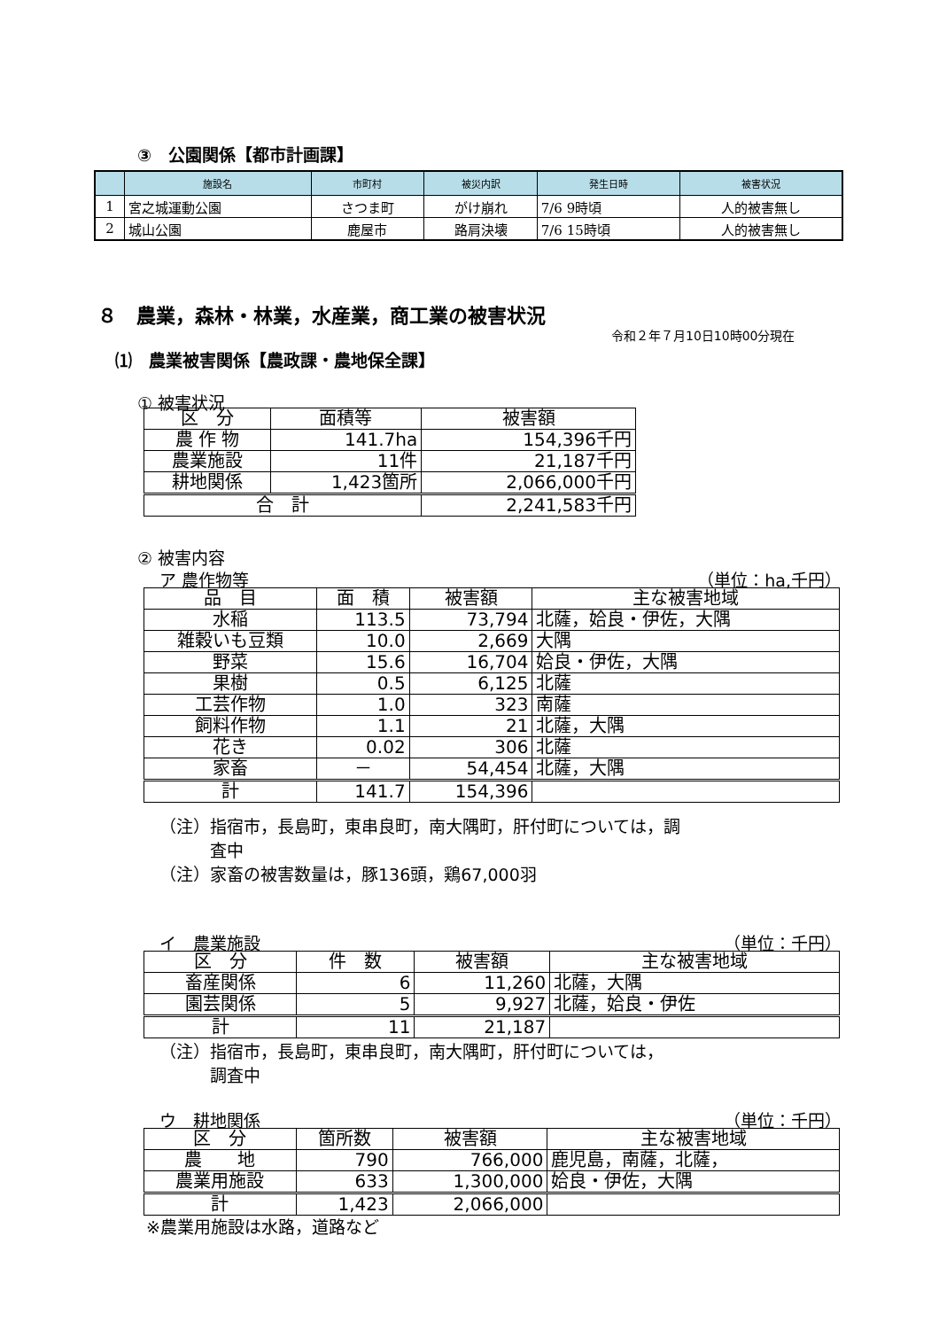③　公園関係【都市計画課】
| | 施設名 | 市町村 | 被災内訳 | 発生日時 | 被害状況 |
| --- | --- | --- | --- | --- | --- |
| 1 | 宮之城運動公園 | さつま町 | がけ崩れ | 7/6 9時頃 | 人的被害無し |
| 2 | 城山公園 | 鹿屋市 | 路肩決壊 | 7/6 15時頃 | 人的被害無し |
８　農業，森林・林業，水産業，商工業の被害状況
令和２年７月10日10時00分現在
⑴　農業被害関係【農政課・農地保全課】
① 被害状況
| 区 分 | 面積等 | 被害額 |
| 農 作 物 | 141.7ha | 154,396千円 |
| 農業施設 | 11件 | 21,187千円 |
| 耕地関係 | 1,423箇所 | 2,066,000千円 |
| 合 計 | | 2,241,583千円 |
② 被害内容
ア 農作物等 （単位：ha,千円）
| 品 目 | 面 積 | 被害額 | 主な被害地域 |
| 水稲 | 113.5 | 73,794 | 北薩，姶良・伊佐，大隅 |
| 雑穀いも豆類 | 10.0 | 2,669 | 大隅 |
| 野菜 | 15.6 | 16,704 | 姶良・伊佐，大隅 |
| 果樹 | 0.5 | 6,125 | 北薩 |
| 工芸作物 | 1.0 | 323 | 南薩 |
| 飼料作物 | 1.1 | 21 | 北薩，大隅 |
| 花き | 0.02 | 306 | 北薩 |
| 家畜 | － | 54,454 | 北薩，大隅 |
| 計 | 141.7 | 154,396 | |
（注）指宿市，長島町，東串良町，南大隅町，肝付町については，調
　　　査中
（注）家畜の被害数量は，豚136頭，鶏67,000羽
イ　農業施設 （単位：千円）
| 区 分 | 件 数 | 被害額 | 主な被害地域 |
| 畜産関係 | 6 | 11,260 | 北薩，大隅 |
| 園芸関係 | 5 | 9,927 | 北薩，姶良・伊佐 |
| 計 | 11 | 21,187 | |
（注）指宿市，長島町，東串良町，南大隅町，肝付町については，
　　　調査中
ウ　耕地関係 （単位：千円）
| 区 分 | 箇所数 | 被害額 | 主な被害地域 |
| 農 地 | 790 | 766,000 | 鹿児島，南薩，北薩， |
| 農業用施設 | 633 | 1,300,000 | 姶良・伊佐，大隅 |
| 計 | 1,423 | 2,066,000 | |
※農業用施設は水路，道路など